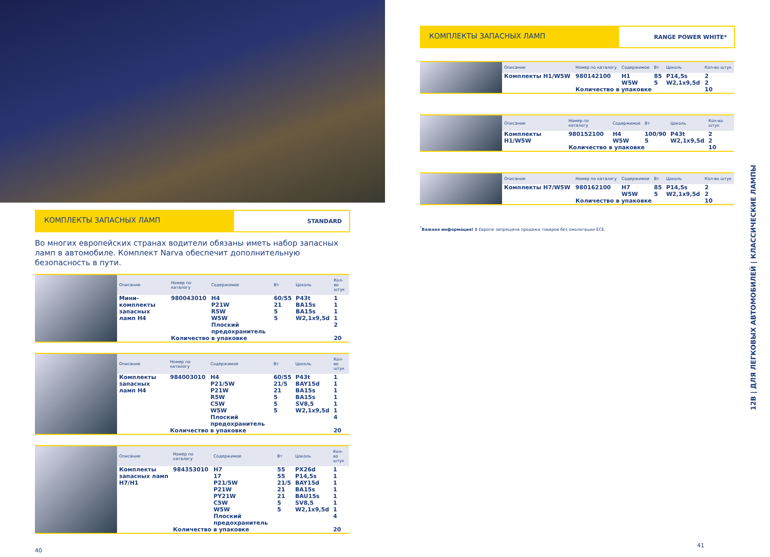КОМПЛЕКТЫ ЗАПАСНЫХ ЛАМП
STANDARD
Во многих европейских странах водители обязаны иметь набор запасных ламп в автомобиле. Комплект Narva обеспечит дополнительную безопасность в пути.
| Описание | Номер по каталогу | Содержимое | Вт | Цоколь | Кол-во штук |
| --- | --- | --- | --- | --- | --- |
| Мини-комплекты запасных ламп H4 | 980043010 | H4 P21W R5W W5W Плоский предохранитель | 60/55 21 5 5 | P43t BA15s BA15s W2,1x9,5d | 1 1 1 1 2 |
| | Количество в упаковке | | | | 20 |
| Описание | Номер по каталогу | Содержимое | Вт | Цоколь | Кол-во штук |
| --- | --- | --- | --- | --- | --- |
| Комплекты запасных ламп H4 | 984003010 | H4 P21/5W P21W R5W C5W W5W Плоский предохранитель | 60/55 21/5 21 5 5 5 | P43t BAY15d BA15s BA15s SV8,5 W2,1x9,5d | 1 1 1 1 1 1 4 |
| | Количество в упаковке | | | | 20 |
| Описание | Номер по каталогу | Содержимое | Вт | Цоколь | Кол-во штук |
| --- | --- | --- | --- | --- | --- |
| Комплекты запасных ламп H7/H1 | 984353010 | H7 17 P21/5W P21W PY21W C5W W5W Плоский предохранитель | 55 55 21/5 21 21 5 5 | PX26d P14,5s BAY15d BA15s BAU15s SV8,5 W2,1x9,5d | 1 1 1 1 1 1 1 4 |
| | Количество в упаковке | | | | 20 |
40
КОМПЛЕКТЫ ЗАПАСНЫХ ЛАМП
RANGE POWER WHITE*
| Описание | Номер по каталогу | Содержимое | Вт | Цоколь | Кол-во штук |
| --- | --- | --- | --- | --- | --- |
| Комплекты H1/W5W | 980142100 | H1 W5W | 85 5 | P14,5s W2,1x9,5d | 2 2 |
| | Количество в упаковке | | | | 10 |
| Описание | Номер по каталогу | Содержимое | Вт | Цоколь | Кол-во штук |
| --- | --- | --- | --- | --- | --- |
| Комплекты H1/W5W | 980152100 | H4 W5W | 100/90 5 | P43t W2,1x9,5d | 2 2 |
| | Количество в упаковке | | | | 10 |
| Описание | Номер по каталогу | Содержимое | Вт | Цоколь | Кол-во штук |
| --- | --- | --- | --- | --- | --- |
| Комплекты H7/W5W | 980162100 | H7 W5W | 85 5 | P14,5s W2,1x9,5d | 2 2 |
| | Количество в упаковке | | | | 10 |
<sup>*</sup> Важная информация! В Европе запрещена продажа товаров без омологации ЕСЕ.
12В | ДЛЯ ЛЕГКОВЫХ АВТОМОБИЛЕЙ | КЛАССИЧЕСКИЕ ЛАМПЫ
41